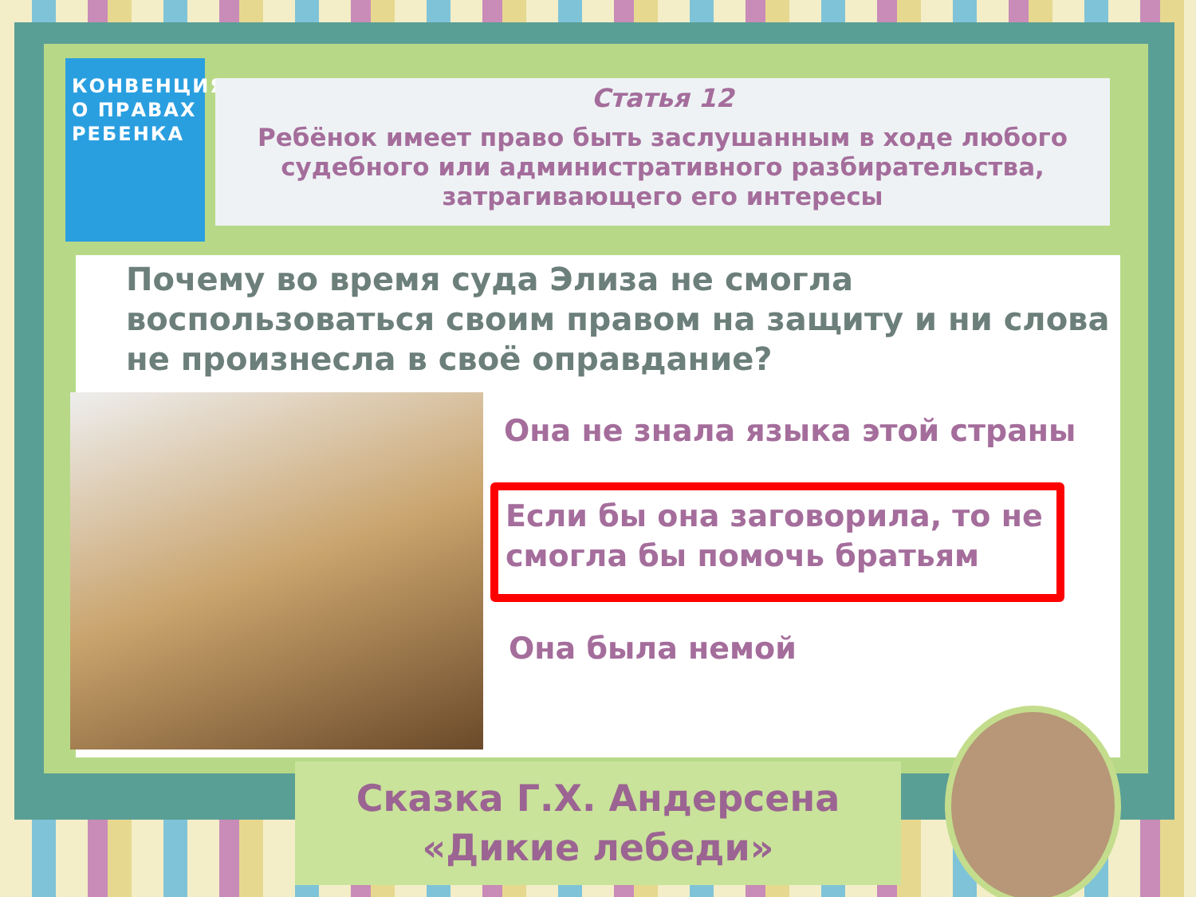КОНВЕНЦИЯ О ПРАВАХ РЕБЕНКА
Статья 12
Ребёнок имеет право быть заслушанным в ходе любого судебного или административного разбирательства, затрагивающего его интересы
Почему во время суда Элиза не смогла воспользоваться своим правом на защиту и ни слова не произнесла в своё оправдание?
Она не знала языка этой страны
Если бы она заговорила, то не
смогла бы помочь братьям
Она была немой
Сказка Г.Х. Андерсена
«Дикие лебеди»